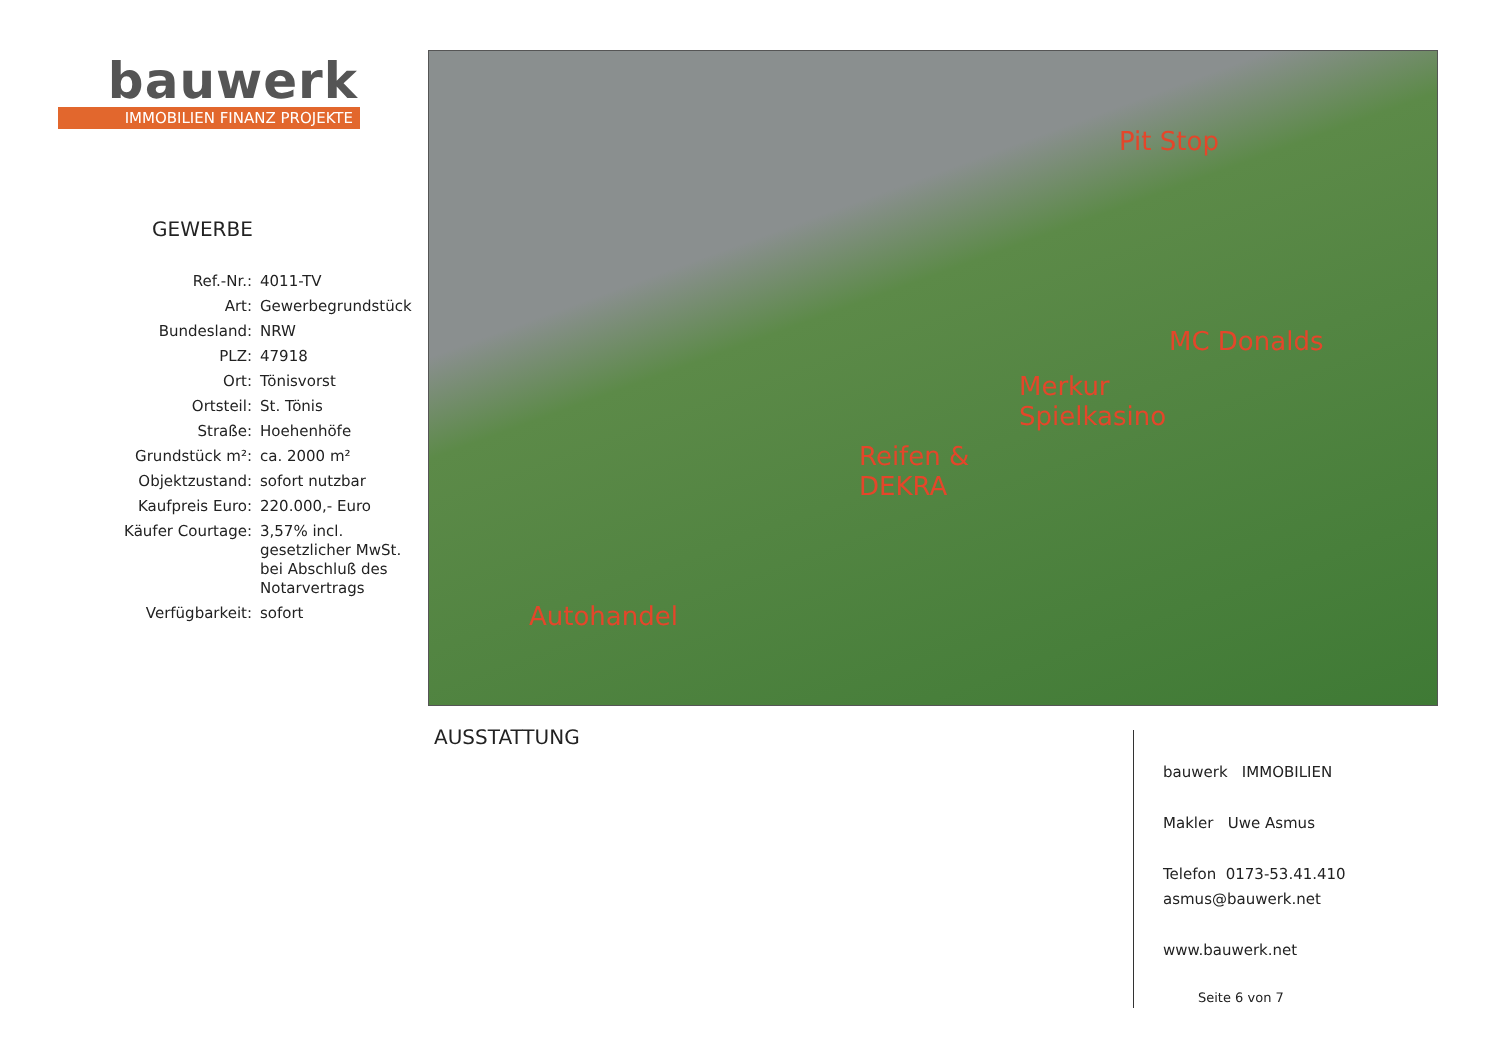bauwerk
IMMOBILIEN FINANZ PROJEKTE
GEWERBE
| Ref.-Nr.: | 4011-TV |
| Art: | Gewerbegrundstück |
| Bundesland: | NRW |
| PLZ: | 47918 |
| Ort: | Tönisvorst |
| Ortsteil: | St. Tönis |
| Straße: | Hoehenhöfe |
| Grundstück m²: | ca. 2000 m² |
| Objektzustand: | sofort nutzbar |
| Kaufpreis Euro: | 220.000,- Euro |
| Käufer Courtage: | 3,57% incl. gesetzlicher MwSt. bei Abschluß des Notarvertrags |
| Verfügbarkeit: | sofort |
Pit Stop
MC Donalds
Merkur
Spielkasino
Reifen &
DEKRA
Autohandel
AUSSTATTUNG
bauwerk IMMOBILIEN
Makler Uwe Asmus
Telefon 0173-53.41.410
asmus@bauwerk.net
www.bauwerk.net
Seite 6 von 7